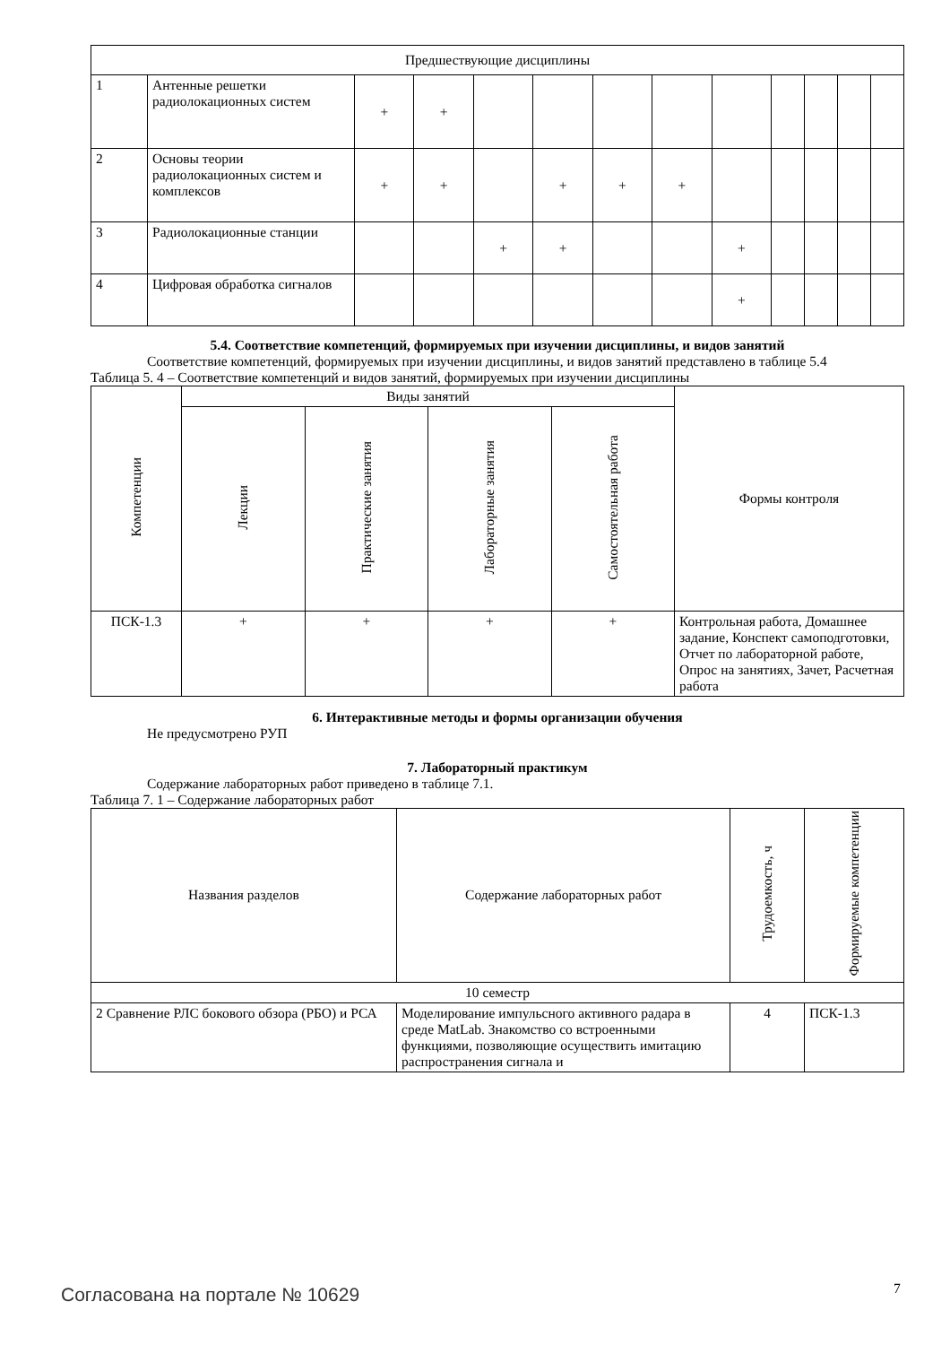| Предшествующие дисциплины | | | | | | | | | | | | |
| 1 | Антенные решетки радиолокационных систем | + | + | | | | | | | | | |
| 2 | Основы теории радиолокационных систем и комплексов | + | + | | + | + | + | | | | | |
| 3 | Радиолокационные станции | | | + | + | | | + | | | | |
| 4 | Цифровая обработка сигналов | | | | | | | + | | | | |
5.4. Соответствие компетенций, формируемых при изучении дисциплины, и видов занятий
Соответствие компетенций, формируемых при изучении дисциплины, и видов занятий представлено в таблице 5.4
Таблица 5. 4 – Соответствие компетенций и видов занятий, формируемых при изучении дисциплины
| Компетенции | Виды занятий | | | | Формы контроля |
| --- | --- | --- | --- | --- | --- |
| | Лекции | Практические занятия | Лабораторные занятия | Самостоятельная работа | |
| ПСК-1.3 | + | + | + | + | Контрольная работа, Домашнее задание, Конспект самоподготовки, Отчет по лабораторной работе, Опрос на занятиях, Зачет, Расчетная работа |
6. Интерактивные методы и формы организации обучения
Не предусмотрено РУП
7. Лабораторный практикум
Содержание лабораторных работ приведено в таблице 7.1.
Таблица 7. 1 – Содержание лабораторных работ
| Названия разделов | Содержание лабораторных работ | Трудоемкость, ч | Формируемые компетенции |
| --- | --- | --- | --- |
| 10 семестр | | | |
| 2 Сравнение РЛС бокового обзора (РБО) и РСА | Моделирование импульсного активного радара в среде MatLab. Знакомство со встроенными функциями, позволяющие осуществить имитацию распространения сигнала и | 4 | ПСК-1.3 |
Согласована на портале № 10629 7